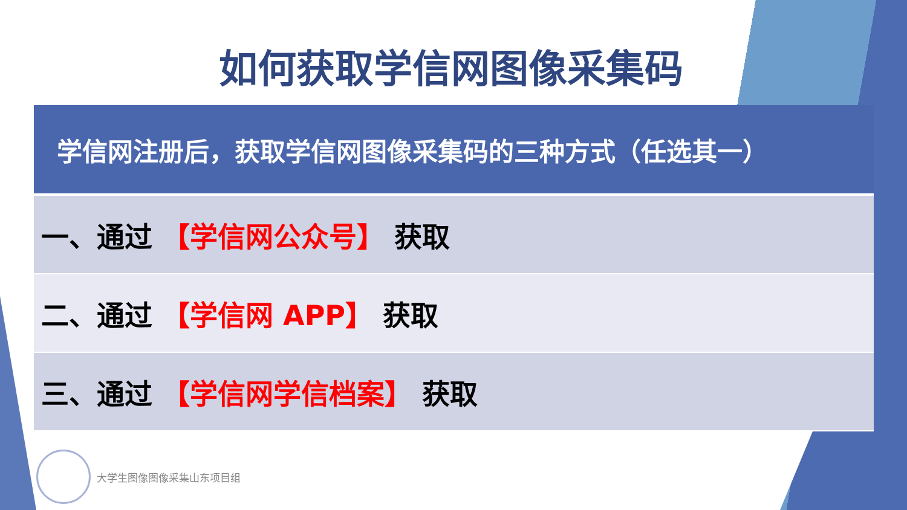如何获取学信网图像采集码
| 学信网注册后，获取学信网图像采集码的三种方式（任选其一） |
| --- |
| 一、通过 【学信网公众号】 获取 |
| 二、通过 【学信网 APP】 获取 |
| 三、通过 【学信网学信档案】 获取 |
大学生图像图像采集山东项目组